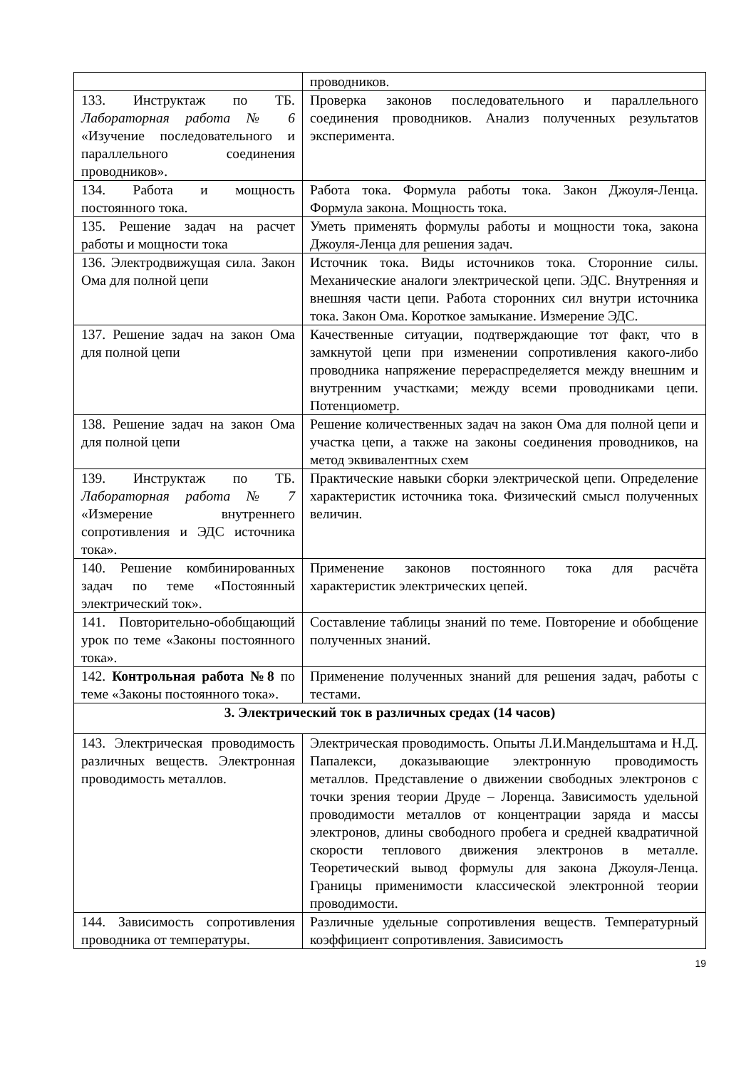| | проводников. |
| 133. Инструктаж по ТБ. Лабораторная работа № 6 «Изучение последовательного и параллельного соединения проводников». | Проверка законов последовательного и параллельного соединения проводников. Анализ полученных результатов эксперимента. |
| 134. Работа и мощность постоянного тока. | Работа тока. Формула работы тока. Закон Джоуля-Ленца. Формула закона. Мощность тока. |
| 135. Решение задач на расчет работы и мощности тока | Уметь применять формулы работы и мощности тока, закона Джоуля-Ленца для решения задач. |
| 136. Электродвижущая сила. Закон Ома для полной цепи | Источник тока. Виды источников тока. Сторонние силы. Механические аналоги электрической цепи. ЭДС. Внутренняя и внешняя части цепи. Работа сторонних сил внутри источника тока. Закон Ома. Короткое замыкание. Измерение ЭДС. |
| 137. Решение задач на закон Ома для полной цепи | Качественные ситуации, подтверждающие тот факт, что в замкнутой цепи при изменении сопротивления какого-либо проводника напряжение перераспределяется между внешним и внутренним участками; между всеми проводниками цепи. Потенциометр. |
| 138. Решение задач на закон Ома для полной цепи | Решение количественных задач на закон Ома для полной цепи и участка цепи, а также на законы соединения проводников, на метод эквивалентных схем |
| 139. Инструктаж по ТБ. Лабораторная работа № 7 «Измерение внутреннего сопротивления и ЭДС источника тока». | Практические навыки сборки электрической цепи. Определение характеристик источника тока. Физический смысл полученных величин. |
| 140. Решение комбинированных задач по теме «Постоянный электрический ток». | Применение законов постоянного тока для расчёта характеристик электрических цепей. |
| 141. Повторительно-обобщающий урок по теме «Законы постоянного тока». | Составление таблицы знаний по теме. Повторение и обобщение полученных знаний. |
| 142. Контрольная работа №8 по теме «Законы постоянного тока». | Применение полученных знаний для решения задач, работы с тестами. |
| 3. Электрический ток в различных средах (14 часов) | |
| 143. Электрическая проводимость различных веществ. Электронная проводимость металлов. | Электрическая проводимость. Опыты Л.И.Мандельштама и Н.Д. Папалекси, доказывающие электронную проводимость металлов. Представление о движении свободных электронов с точки зрения теории Друде – Лоренца. Зависимость удельной проводимости металлов от концентрации заряда и массы электронов, длины свободного пробега и средней квадратичной скорости теплового движения электронов в металле. Теоретический вывод формулы для закона Джоуля-Ленца. Границы применимости классической электронной теории проводимости. |
| 144. Зависимость сопротивления проводника от температуры. | Различные удельные сопротивления веществ. Температурный коэффициент сопротивления. Зависимость |
19